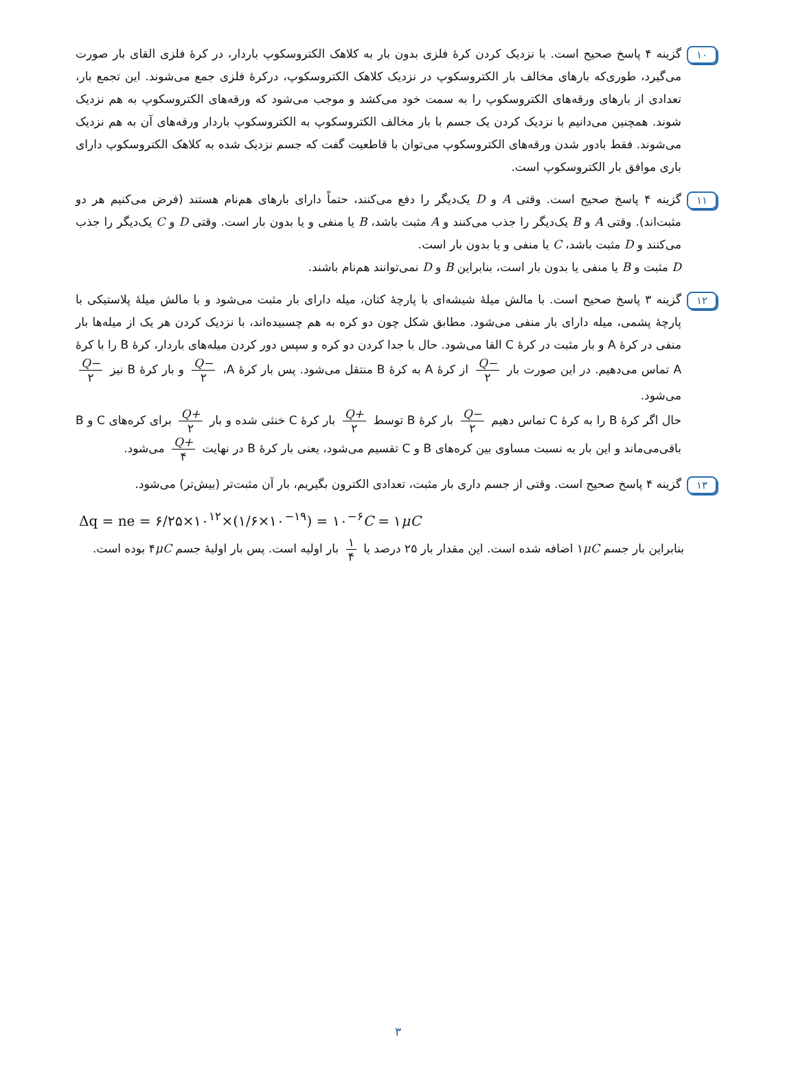۱۰
گزینه ۴ پاسخ صحیح است. با نزدیک کردن کرهٔ فلزی بدون بار به کلاهک الکتروسکوپ باردار، در کرهٔ فلزی القای بار صورت می‌گیرد، طوری‌که بارهای مخالف بار الکتروسکوپ در نزدیک کلاهک الکتروسکوپ، درکرهٔ فلزی جمع می‌شوند. این تجمع بار، تعدادی از بارهای ورقه‌های الکتروسکوپ را به سمت خود می‌کشد و موجب می‌شود که ورقه‌های الکتروسکوپ به هم نزدیک شوند. همچنین می‌دانیم با نزدیک کردن یک جسم با بار مخالف الکتروسکوپ به الکتروسکوپ باردار ورقه‌های آن به هم نزدیک می‌شوند. فقط بادور شدن ورقه‌های الکتروسکوپ می‌توان با قاطعیت گفت که جسم نزدیک شده به کلاهک الکتروسکوپ دارای باری موافق بار الکتروسکوپ است.
۱۱
گزینه ۴ پاسخ صحیح است. وقتی A و D یک‌دیگر را دفع می‌کنند، حتماً دارای بارهای هم‌نام هستند (فرض می‌کنیم هر دو مثبت‌اند). وقتی A و B یک‌دیگر را جذب می‌کنند و A مثبت باشد، B یا منفی و یا بدون بار است. وقتی D و C یک‌دیگر را جذب می‌کنند و D مثبت باشد، C یا منفی و یا بدون بار است.
D مثبت و B یا منفی یا بدون بار است، بنابراین B و D نمی‌توانند هم‌نام باشند.
۱۲
گزینه ۳ پاسخ صحیح است. با مالش میلهٔ شیشه‌ای با پارچهٔ کتان، میله دارای بار مثبت می‌شود و با مالش میلهٔ پلاستیکی با پارچهٔ پشمی، میله دارای بار منفی می‌شود. مطابق شکل چون دو کره به هم چسبیده‌اند، با نزدیک کردن هر یک از میله‌ها بار منفی در کرهٔ A و بار مثبت در کرهٔ C القا می‌شود. حال با جدا کردن دو کره و سپس دور کردن میله‌های باردار، کرهٔ B را با کرهٔ A تماس می‌دهیم. در این صورت بار −Q ۲ از کرهٔ A به کرهٔ B منتقل می‌شود. پس بار کرهٔ A، −Q ۲ و بار کرهٔ B نیز −Q ۲ می‌شود.
حال اگر کرهٔ B را به کرهٔ C تماس دهیم −Q ۲ بار کرهٔ B توسط +Q ۲ بار کرهٔ C خنثی شده و بار +Q ۲ برای کره‌های C و B باقی‌می‌ماند و این بار به نسبت مساوی بین کره‌های B و C تقسیم می‌شود، یعنی بار کرهٔ B در نهایت +Q ۴ می‌شود.
۱۳
گزینه ۴ پاسخ صحیح است. وقتی از جسم داری بار مثبت، تعدادی الکترون بگیریم، بار آن مثبت‌تر (بیش‌تر) می‌شود.
Δq = ne = ۶/۲۵×۱۰<sup>۱۲</sup>×(۱/۶×۱۰<sup>−۱۹</sup>) = ۱۰<sup>−۶</sup>C = ۱μC
بنابراین بار جسم ۱μC اضافه شده است. این مقدار بار ۲۵ درصد یا ۱ ۴ بار اولیه است. پس بار اولیهٔ جسم ۴μC بوده است.
۳